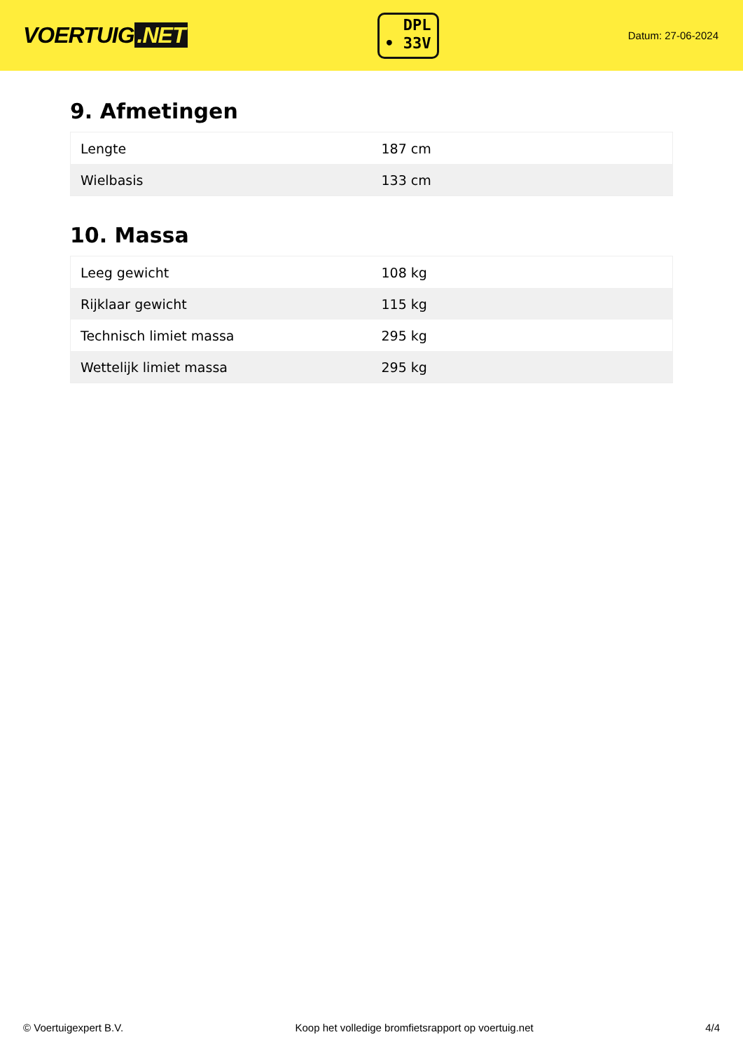VOERTUIG.NET
DPL
• 33V
Datum: 27-06-2024
9. Afmetingen
| Lengte | 187 cm |
| Wielbasis | 133 cm |
10. Massa
| Leeg gewicht | 108 kg |
| Rijklaar gewicht | 115 kg |
| Technisch limiet massa | 295 kg |
| Wettelijk limiet massa | 295 kg |
© Voertuigexpert B.V. Koop het volledige bromfietsrapport op voertuig.net 4/4